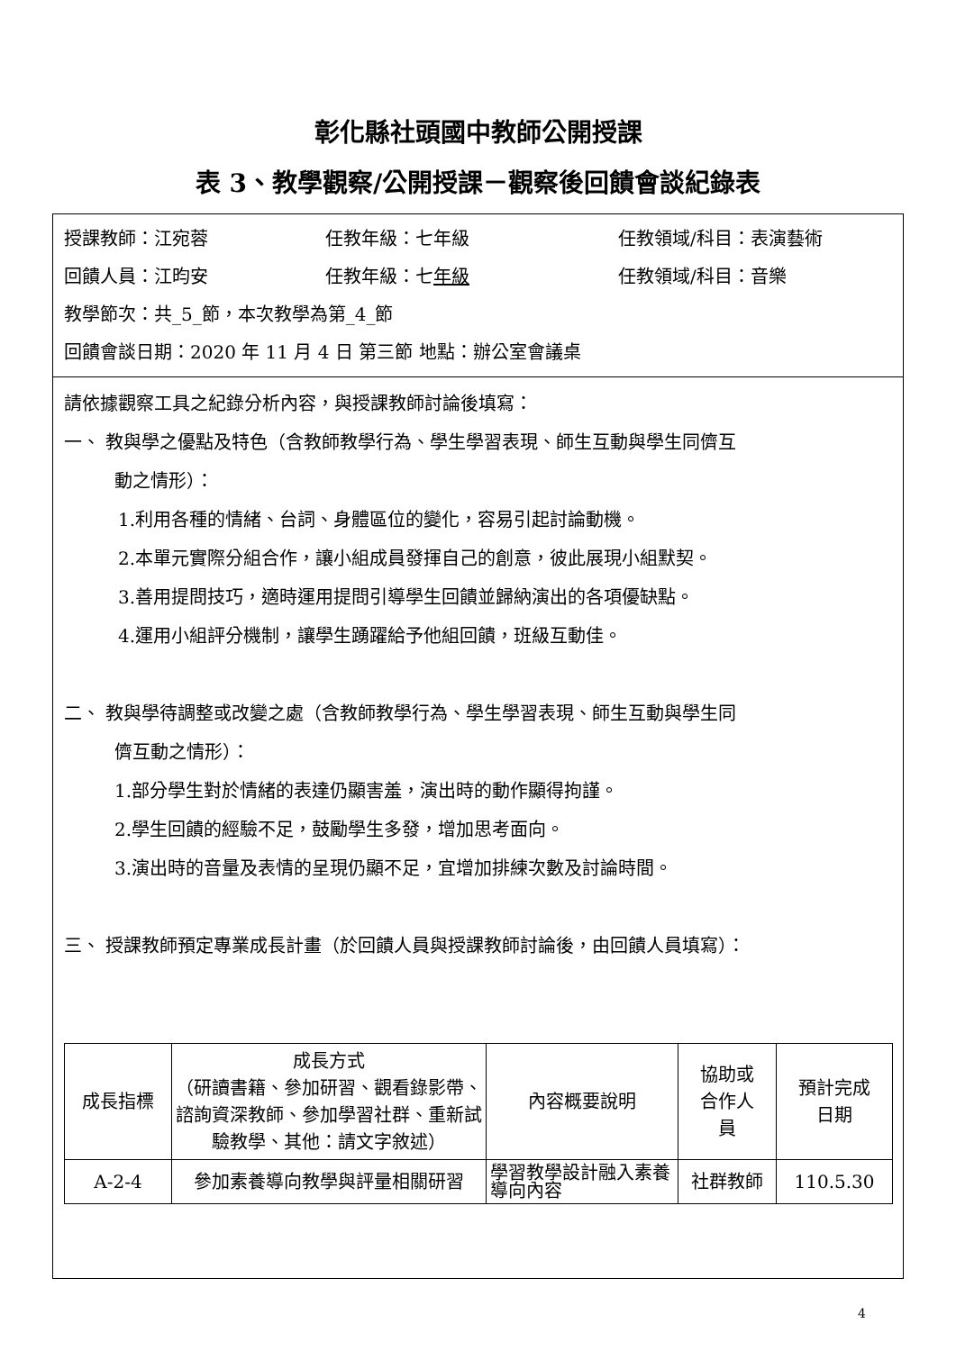彰化縣社頭國中教師公開授課
表 3、教學觀察/公開授課－觀察後回饋會談紀錄表
授課教師：江宛蓉 任教年級：七年級 任教領域/科目：表演藝術
回饋人員：江昀安 任教年級：七年級 任教領域/科目：音樂
教學節次：共_5_節，本次教學為第_4_節
回饋會談日期：2020 年 11 月 4 日 第三節 地點：辦公室會議桌
請依據觀察工具之紀錄分析內容，與授課教師討論後填寫：
一、 教與學之優點及特色（含教師教學行為、學生學習表現、師生互動與學生同儕互
動之情形）：
1.利用各種的情緒、台詞、身體區位的變化，容易引起討論動機。
2.本單元實際分組合作，讓小組成員發揮自己的創意，彼此展現小組默契。
3.善用提問技巧，適時運用提問引導學生回饋並歸納演出的各項優缺點。
4.運用小組評分機制，讓學生踴躍給予他組回饋，班級互動佳。
二、 教與學待調整或改變之處（含教師教學行為、學生學習表現、師生互動與學生同
儕互動之情形）：
1.部分學生對於情緒的表達仍顯害羞，演出時的動作顯得拘謹。
2.學生回饋的經驗不足，鼓勵學生多發，增加思考面向。
3.演出時的音量及表情的呈現仍顯不足，宜增加排練次數及討論時間。
三、 授課教師預定專業成長計畫（於回饋人員與授課教師討論後，由回饋人員填寫）：
| 成長指標 | 成長方式 （研讀書籍、參加研習、觀看錄影帶、諮詢資深教師、參加學習社群、重新試驗教學、其他：請文字敘述） | 內容概要說明 | 協助或 合作人 員 | 預計完成 日期 |
| --- | --- | --- | --- | --- |
| A-2-4 | 參加素養導向教學與評量相關研習 | 學習教學設計融入素養導向內容 | 社群教師 | 110.5.30 |
4